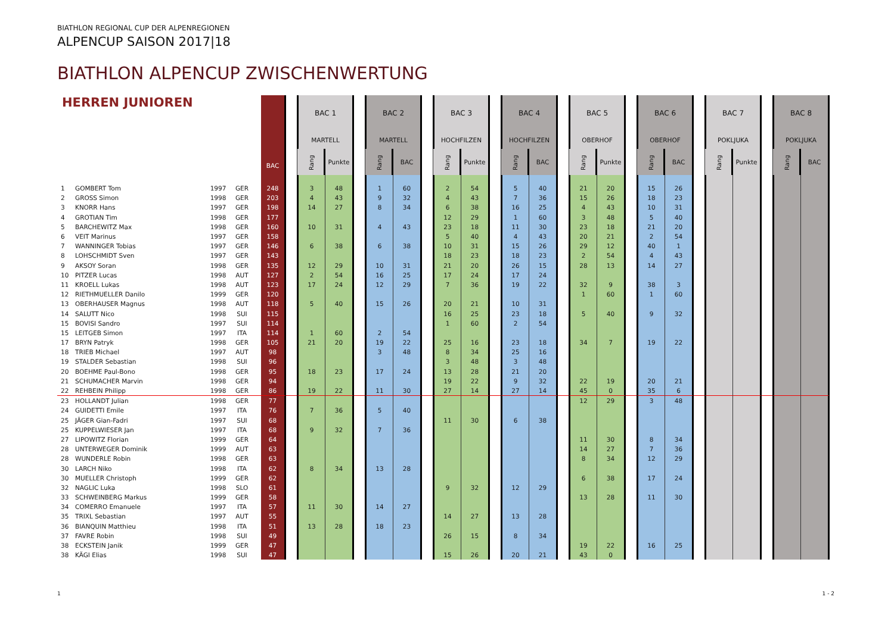BIATHLON REGIONAL CUP DER ALPENREGIONEN
ALPENCUP SAISON 2017|18
BIATHLON ALPENCUP ZWISCHENWERTUNG
| HERREN JUNIOREN | | | | | BAC | | BAC 1 | | | BAC 2 | | | BAC 3 | | | BAC 4 | | | BAC 5 | | | BAC 6 | | | BAC 7 | | | BAC 8 | |
| --- | --- | --- | --- | --- | --- | --- | --- | --- | --- | --- | --- | --- | --- | --- | --- | --- | --- | --- | --- | --- | --- | --- | --- | --- | --- | --- | --- | --- | --- |
| | | | | | | | MARTELL | | | MARTELL | | | HOCHFILZEN | | | HOCHFILZEN | | | OBERHOF | | | OBERHOF | | | POKLJUKA | | | POKLJUKA | |
| | | | | | | | Rang | Punkte | | Rang | BAC | | Rang | Punkte | | Rang | BAC | | Rang | Punkte | | Rang | BAC | | Rang | Punkte | | Rang | BAC |
| 1 | GOMBERT Tom | 1997 | GER | | 248 | | 3 | 48 | | 1 | 60 | | 2 | 54 | | 5 | 40 | | 21 | 20 | | 15 | 26 | | | | | | |
| 2 | GROSS Simon | 1998 | GER | | 203 | | 4 | 43 | | 9 | 32 | | 4 | 43 | | 7 | 36 | | 15 | 26 | | 18 | 23 | | | | | | |
| 3 | KNORR Hans | 1997 | GER | | 198 | | 14 | 27 | | 8 | 34 | | 6 | 38 | | 16 | 25 | | 4 | 43 | | 10 | 31 | | | | | | |
| 4 | GROTIAN Tim | 1998 | GER | | 177 | | | | | | | | 12 | 29 | | 1 | 60 | | 3 | 48 | | 5 | 40 | | | | | | |
| 5 | BARCHEWITZ Max | 1998 | GER | | 160 | | 10 | 31 | | 4 | 43 | | 23 | 18 | | 11 | 30 | | 23 | 18 | | 21 | 20 | | | | | | |
| 6 | VEIT Marinus | 1997 | GER | | 158 | | | | | | | | 5 | 40 | | 4 | 43 | | 20 | 21 | | 2 | 54 | | | | | | |
| 7 | WANNINGER Tobias | 1997 | GER | | 146 | | 6 | 38 | | 6 | 38 | | 10 | 31 | | 15 | 26 | | 29 | 12 | | 40 | 1 | | | | | | |
| 8 | LOHSCHMIDT Sven | 1997 | GER | | 143 | | | | | | | | 18 | 23 | | 18 | 23 | | 2 | 54 | | 4 | 43 | | | | | | |
| 9 | AKSOY Soran | 1998 | GER | | 135 | | 12 | 29 | | 10 | 31 | | 21 | 20 | | 26 | 15 | | 28 | 13 | | 14 | 27 | | | | | | |
| 10 | PITZER Lucas | 1998 | AUT | | 127 | | 2 | 54 | | 16 | 25 | | 17 | 24 | | 17 | 24 | | | | | | | | | | | | |
| 11 | KROELL Lukas | 1998 | AUT | | 123 | | 17 | 24 | | 12 | 29 | | 7 | 36 | | 19 | 22 | | 32 | 9 | | 38 | 3 | | | | | | |
| 12 | RIETHMUELLER Danilo | 1999 | GER | | 120 | | | | | | | | | | | | | | 1 | 60 | | 1 | 60 | | | | | | |
| 13 | OBERHAUSER Magnus | 1998 | AUT | | 118 | | 5 | 40 | | 15 | 26 | | 20 | 21 | | 10 | 31 | | | | | | | | | | | | |
| 14 | SALUTT Nico | 1998 | SUI | | 115 | | | | | | | | 16 | 25 | | 23 | 18 | | 5 | 40 | | 9 | 32 | | | | | | |
| 15 | BOVISI Sandro | 1997 | SUI | | 114 | | | | | | | | 1 | 60 | | 2 | 54 | | | | | | | | | | | | |
| 15 | LEITGEB Simon | 1997 | ITA | | 114 | | 1 | 60 | | 2 | 54 | | | | | | | | | | | | | | | | | | |
| 17 | BRYN Patryk | 1998 | GER | | 105 | | 21 | 20 | | 19 | 22 | | 25 | 16 | | 23 | 18 | | 34 | 7 | | 19 | 22 | | | | | | |
| 18 | TRIEB Michael | 1997 | AUT | | 98 | | | | | 3 | 48 | | 8 | 34 | | 25 | 16 | | | | | | | | | | | | |
| 19 | STALDER Sebastian | 1998 | SUI | | 96 | | | | | | | | 3 | 48 | | 3 | 48 | | | | | | | | | | | | |
| 20 | BOEHME Paul-Bono | 1998 | GER | | 95 | | 18 | 23 | | 17 | 24 | | 13 | 28 | | 21 | 20 | | | | | | | | | | | | |
| 21 | SCHUMACHER Marvin | 1998 | GER | | 94 | | | | | | | | 19 | 22 | | 9 | 32 | | 22 | 19 | | 20 | 21 | | | | | | |
| 22 | REHBEIN Philipp | 1998 | GER | | 86 | | 19 | 22 | | 11 | 30 | | 27 | 14 | | 27 | 14 | | 45 | 0 | | 35 | 6 | | | | | | |
| 23 | HOLLANDT Julian | 1998 | GER | | 77 | | | | | | | | | | | | | | 12 | 29 | | 3 | 48 | | | | | | |
| 24 | GUIDETTI Emile | 1997 | ITA | | 76 | | 7 | 36 | | 5 | 40 | | | | | | | | | | | | | | | | | | |
| 25 | JÄGER Gian-Fadri | 1997 | SUI | | 68 | | | | | | | | 11 | 30 | | 6 | 38 | | | | | | | | | | | | |
| 25 | KUPPELWIESER Jan | 1997 | ITA | | 68 | | 9 | 32 | | 7 | 36 | | | | | | | | | | | | | | | | | | |
| 27 | LIPOWITZ Florian | 1999 | GER | | 64 | | | | | | | | | | | | | | 11 | 30 | | 8 | 34 | | | | | | |
| 28 | UNTERWEGER Dominik | 1999 | AUT | | 63 | | | | | | | | | | | | | | 14 | 27 | | 7 | 36 | | | | | | |
| 28 | WUNDERLE Robin | 1998 | GER | | 63 | | | | | | | | | | | | | | 8 | 34 | | 12 | 29 | | | | | | |
| 30 | LARCH Niko | 1998 | ITA | | 62 | | 8 | 34 | | 13 | 28 | | | | | | | | | | | | | | | | | | |
| 30 | MUELLER Christoph | 1999 | GER | | 62 | | | | | | | | | | | | | | 6 | 38 | | 17 | 24 | | | | | | |
| 32 | NAGLIC Luka | 1998 | SLO | | 61 | | | | | | | | 9 | 32 | | 12 | 29 | | | | | | | | | | | | |
| 33 | SCHWEINBERG Markus | 1999 | GER | | 58 | | | | | | | | | | | | | | 13 | 28 | | 11 | 30 | | | | | | |
| 34 | COMERRO Emanuele | 1997 | ITA | | 57 | | 11 | 30 | | 14 | 27 | | | | | | | | | | | | | | | | | | |
| 35 | TRIXL Sebastian | 1997 | AUT | | 55 | | | | | | | | 14 | 27 | | 13 | 28 | | | | | | | | | | | | |
| 36 | BIANQUIN Matthieu | 1998 | ITA | | 51 | | 13 | 28 | | 18 | 23 | | | | | | | | | | | | | | | | | | |
| 37 | FAVRE Robin | 1998 | SUI | | 49 | | | | | | | | 26 | 15 | | 8 | 34 | | | | | | | | | | | | |
| 38 | ECKSTEIN Janik | 1999 | GER | | 47 | | | | | | | | | | | | | | 19 | 22 | | 16 | 25 | | | | | | |
| 38 | KÄGI Elias | 1998 | SUI | | 47 | | | | | | | | 15 | 26 | | 20 | 21 | | 43 | 0 | | | | | | | | | |
1 1 - 2